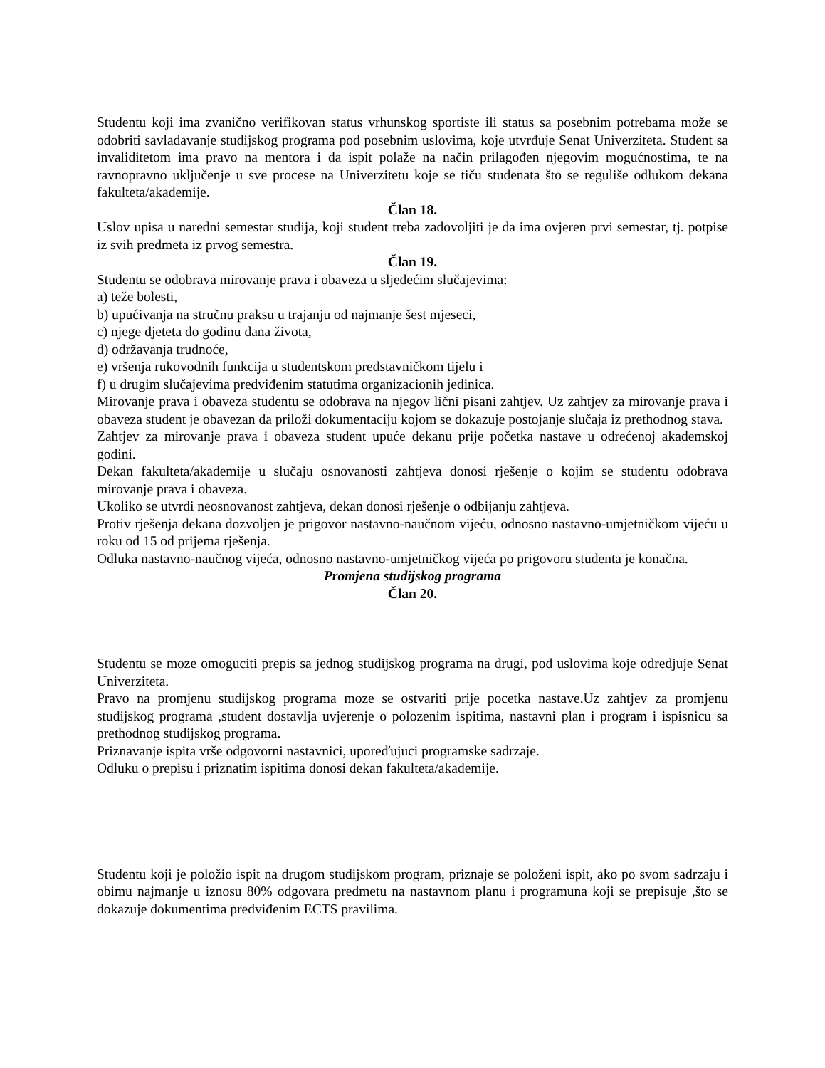Studentu koji ima zvanično verifikovan status vrhunskog sportiste ili status sa posebnim potrebama može se odobriti savladavanje studijskog programa pod posebnim uslovima, koje utvrđuje Senat Univerziteta. Student sa invaliditetom ima pravo na mentora i da ispit polaže na način prilagođen njegovim mogućnostima, te na ravnopravno uključenje u sve procese na Univerzitetu koje se tiču studenata što se reguliše odlukom dekana fakulteta/akademije.
Član 18.
Uslov upisa u naredni semestar studija, koji student treba zadovoljiti je da ima ovjeren prvi semestar, tj. potpise iz svih predmeta iz prvog semestra.
Član 19.
Studentu se odobrava mirovanje prava i obaveza u sljedećim slučajevima:
a) teže bolesti,
b) upućivanja na stručnu praksu u trajanju od najmanje šest mjeseci,
c) njege djeteta do godinu dana života,
d) održavanja trudnoće,
e) vršenja rukovodnih funkcija u studentskom predstavničkom tijelu i
f) u drugim slučajevima predviđenim statutima organizacionih jedinica.
Mirovanje prava i obaveza studentu se odobrava na njegov lični pisani zahtjev. Uz zahtjev za mirovanje prava i obaveza student je obavezan da priloži dokumentaciju kojom se dokazuje postojanje slučaja iz prethodnog stava.
Zahtjev za mirovanje prava i obaveza student upuće dekanu prije početka nastave u odrećenoj akademskoj godini.
Dekan fakulteta/akademije u slučaju osnovanosti zahtjeva donosi rješenje o kojim se studentu odobrava mirovanje prava i obaveza.
Ukoliko se utvrdi neosnovanost zahtjeva, dekan donosi rješenje o odbijanju zahtjeva.
Protiv rješenja dekana dozvoljen je prigovor nastavno-naučnom vijeću, odnosno nastavno-umjetničkom vijeću u roku od 15 od prijema rješenja.
Odluka nastavno-naučnog vijeća, odnosno nastavno-umjetničkog vijeća po prigovoru studenta je konačna.
Promjena studijskog programa
Član 20.
Studentu se moze omoguciti prepis sa jednog studijskog programa na drugi, pod uslovima koje odredjuje Senat Univerziteta.
Pravo na promjenu studijskog programa moze se ostvariti prije pocetka nastave.Uz zahtjev za promjenu studijskog programa ,student dostavlja uvjerenje o polozenim ispitima, nastavni plan i program i ispisnicu sa prethodnog studijskog programa.
Priznavanje ispita vrše odgovorni nastavnici, uporeďujuci programske sadrzaje.
Odluku o prepisu i priznatim ispitima donosi dekan fakulteta/akademije.
Studentu koji je položio ispit na drugom studijskom program, priznaje se položeni ispit, ako po svom sadrzaju i obimu najmanje u iznosu 80% odgovara predmetu na nastavnom planu i programuna koji se prepisuje ,što se dokazuje dokumentima predviđenim ECTS pravilima.